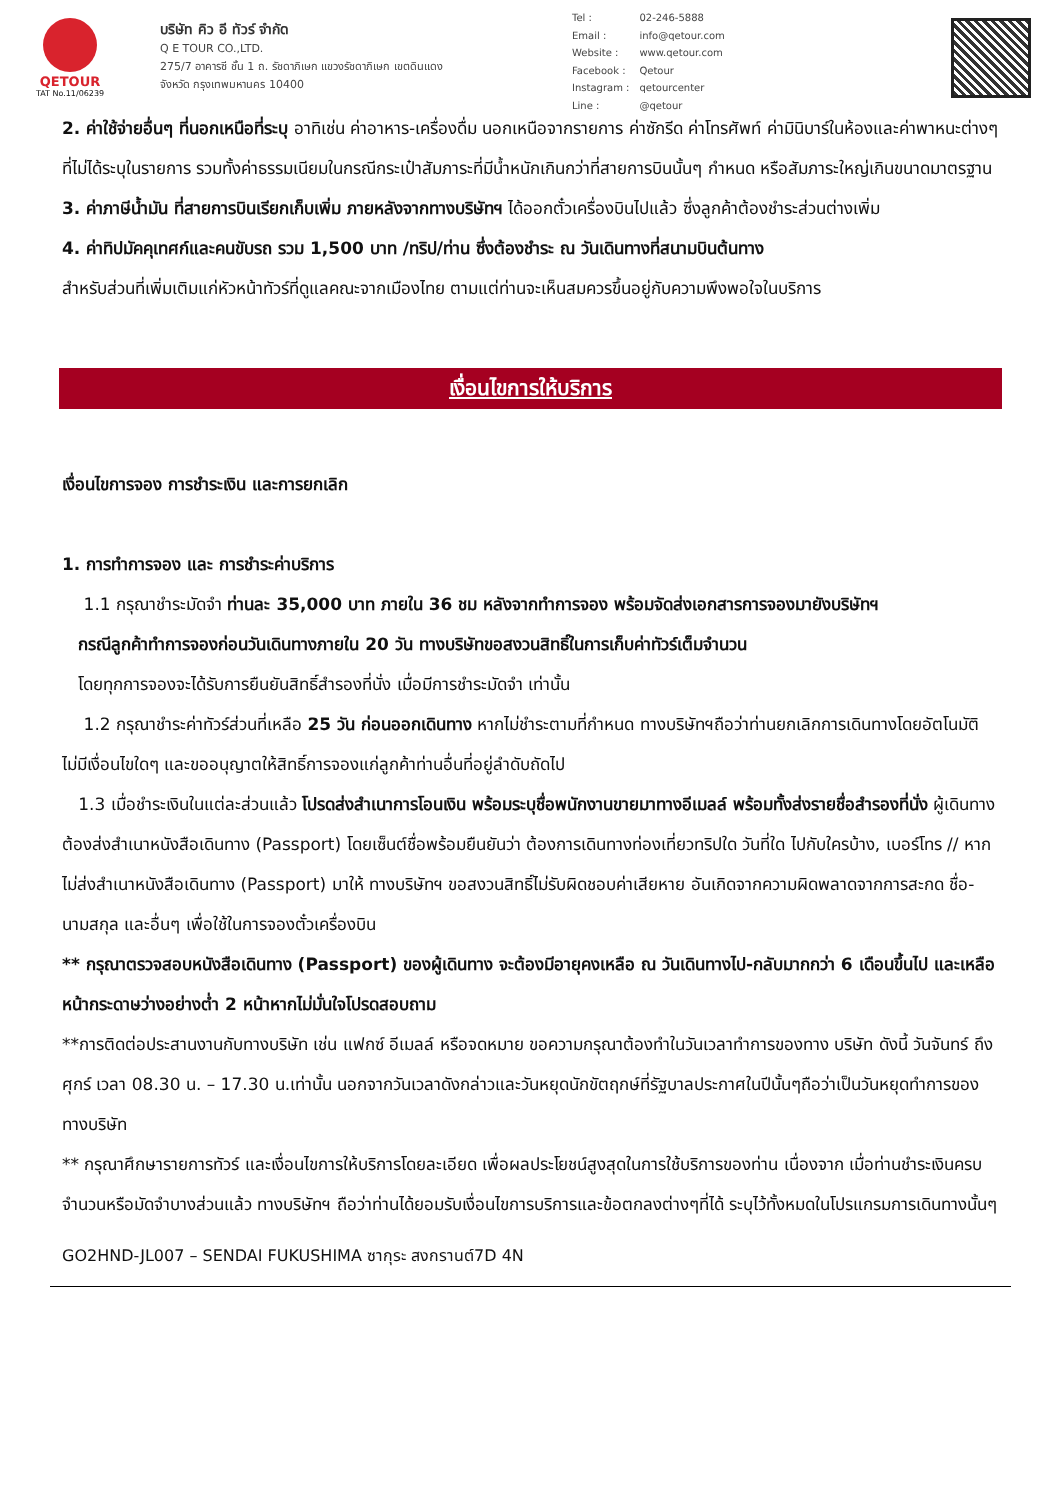QETOUR
TAT No.11/06239
บริษัท คิว อี ทัวร์ จำกัด
Q E TOUR CO.,LTD.
275/7 อาคารซี ชั้น 1 ถ. รัชดาภิเษก แขวงรัชดาภิเษก เขตดินแดง
จังหวัด กรุงเทพมหานคร 10400
| Tel : | 02-246-5888 |
| Email : | info@qetour.com |
| Website : | www.qetour.com |
| Facebook : | Qetour |
| Instagram : | qetourcenter |
| Line : | @qetour |
2. ค่าใช้จ่ายอื่นๆ ที่นอกเหนือที่ระบุ อาทิเช่น ค่าอาหาร-เครื่องดื่ม นอกเหนือจากรายการ ค่าซักรีด ค่าโทรศัพท์ ค่ามินิบาร์ในห้องและค่าพาหนะต่างๆ ที่ไม่ได้ระบุในรายการ รวมทั้งค่าธรรมเนียมในกรณีกระเป๋าสัมภาระที่มีน้ำหนักเกินกว่าที่สายการบินนั้นๆ กำหนด หรือสัมภาระใหญ่เกินขนาดมาตรฐาน
3. ค่าภาษีน้ำมัน ที่สายการบินเรียกเก็บเพิ่ม ภายหลังจากทางบริษัทฯ ได้ออกตั๋วเครื่องบินไปแล้ว ซึ่งลูกค้าต้องชำระส่วนต่างเพิ่ม
4. ค่าทิปมัคคุเทศก์และคนขับรถ รวม 1,500 บาท /ทริป/ท่าน ซึ่งต้องชำระ ณ วันเดินทางที่สนามบินต้นทาง
สำหรับส่วนที่เพิ่มเติมแก่หัวหน้าทัวร์ที่ดูแลคณะจากเมืองไทย ตามแต่ท่านจะเห็นสมควรขึ้นอยู่กับความพึงพอใจในบริการ
เงื่อนไขการให้บริการ
เงื่อนไขการจอง การชำระเงิน และการยกเลิก
1. การทำการจอง และ การชำระค่าบริการ
1.1 กรุณาชำระมัดจำ ท่านละ 35,000 บาท ภายใน 36 ชม หลังจากทำการจอง พร้อมจัดส่งเอกสารการจองมายังบริษัทฯ
กรณีลูกค้าทำการจองก่อนวันเดินทางภายใน 20 วัน ทางบริษัทขอสงวนสิทธิ์ในการเก็บค่าทัวร์เต็มจำนวน
โดยทุกการจองจะได้รับการยืนยันสิทธิ์สำรองที่นั่ง เมื่อมีการชำระมัดจำ เท่านั้น
1.2 กรุณาชำระค่าทัวร์ส่วนที่เหลือ 25 วัน ก่อนออกเดินทาง หากไม่ชำระตามที่กำหนด ทางบริษัทฯถือว่าท่านยกเลิกการเดินทางโดยอัตโนมัติ ไม่มีเงื่อนไขใดๆ และขออนุญาตให้สิทธิ์การจองแก่ลูกค้าท่านอื่นที่อยู่ลำดับถัดไป
1.3 เมื่อชำระเงินในแต่ละส่วนแล้ว โปรดส่งสำเนาการโอนเงิน พร้อมระบุชื่อพนักงานขายมาทางอีเมลล์ พร้อมทั้งส่งรายชื่อสำรองที่นั่ง ผู้เดินทางต้องส่งสำเนาหนังสือเดินทาง (Passport) โดยเซ็นต์ชื่อพร้อมยืนยันว่า ต้องการเดินทางท่องเที่ยวทริปใด วันที่ใด ไปกับใครบ้าง, เบอร์โทร // หากไม่ส่งสำเนาหนังสือเดินทาง (Passport) มาให้ ทางบริษัทฯ ขอสงวนสิทธิ์ไม่รับผิดชอบค่าเสียหาย อันเกิดจากความผิดพลาดจากการสะกด ชื่อ-นามสกุล และอื่นๆ เพื่อใช้ในการจองตั๋วเครื่องบิน
** กรุณาตรวจสอบหนังสือเดินทาง (Passport) ของผู้เดินทาง จะต้องมีอายุคงเหลือ ณ วันเดินทางไป-กลับมากกว่า 6 เดือนขึ้นไป และเหลือหน้ากระดาษว่างอย่างต่ำ 2 หน้าหากไม่มั่นใจโปรดสอบถาม
**การติดต่อประสานงานกับทางบริษัท เช่น แฟกซ์ อีเมลล์ หรือจดหมาย ขอความกรุณาต้องทำในวันเวลาทำการของทาง บริษัท ดังนี้ วันจันทร์ ถึงศุกร์ เวลา 08.30 น. – 17.30 น.เท่านั้น นอกจากวันเวลาดังกล่าวและวันหยุดนักขัตฤกษ์ที่รัฐบาลประกาศในปีนั้นๆถือว่าเป็นวันหยุดทำการของทางบริษัท
** กรุณาศึกษารายการทัวร์ และเงื่อนไขการให้บริการโดยละเอียด เพื่อผลประโยชน์สูงสุดในการใช้บริการของท่าน เนื่องจาก เมื่อท่านชำระเงินครบจำนวนหรือมัดจำบางส่วนแล้ว ทางบริษัทฯ ถือว่าท่านได้ยอมรับเงื่อนไขการบริการและข้อตกลงต่างๆที่ได้ ระบุไว้ทั้งหมดในโปรแกรมการเดินทางนั้นๆ
GO2HND-JL007 – SENDAI FUKUSHIMA ซากุระ สงกรานต์7D 4N